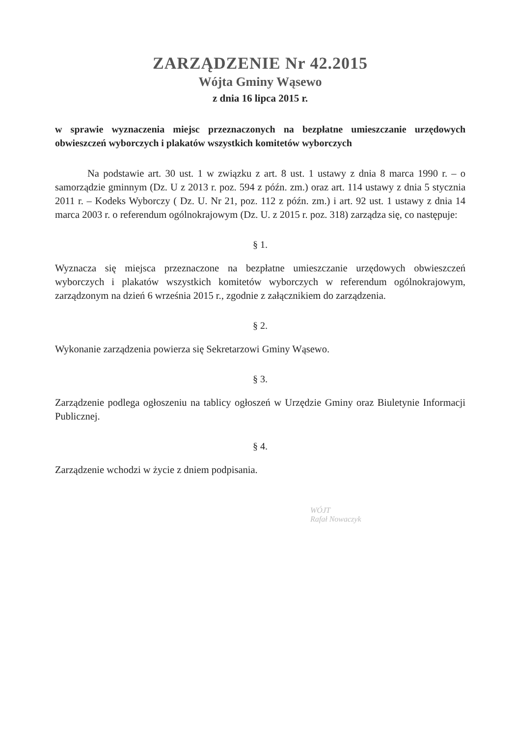ZARZĄDZENIE Nr 42.2015
Wójta Gminy Wąsewo
z dnia 16 lipca 2015 r.
w sprawie wyznaczenia miejsc przeznaczonych na bezpłatne umieszczanie urzędowych obwieszczeń wyborczych i plakatów wszystkich komitetów wyborczych
Na podstawie art. 30 ust. 1 w związku z art. 8 ust. 1 ustawy z dnia 8 marca 1990 r. – o samorządzie gminnym (Dz. U z 2013 r. poz. 594 z późn. zm.) oraz art. 114 ustawy z dnia 5 stycznia 2011 r. – Kodeks Wyborczy ( Dz. U. Nr 21, poz. 112 z późn. zm.) i art. 92 ust. 1 ustawy z dnia 14 marca 2003 r. o referendum ogólnokrajowym (Dz. U. z 2015 r. poz. 318) zarządza się, co następuje:
§ 1.
Wyznacza się miejsca przeznaczone na bezpłatne umieszczanie urzędowych obwieszczeń wyborczych i plakatów wszystkich komitetów wyborczych w referendum ogólnokrajowym, zarządzonym na dzień 6 września 2015 r., zgodnie z załącznikiem do zarządzenia.
§ 2.
Wykonanie zarządzenia powierza się Sekretarzowi Gminy Wąsewo.
§ 3.
Zarządzenie podlega ogłoszeniu na tablicy ogłoszeń w Urzędzie Gminy oraz Biuletynie Informacji Publicznej.
§ 4.
Zarządzenie wchodzi w życie z dniem podpisania.
WÓJT
Rafał Nowaczyk